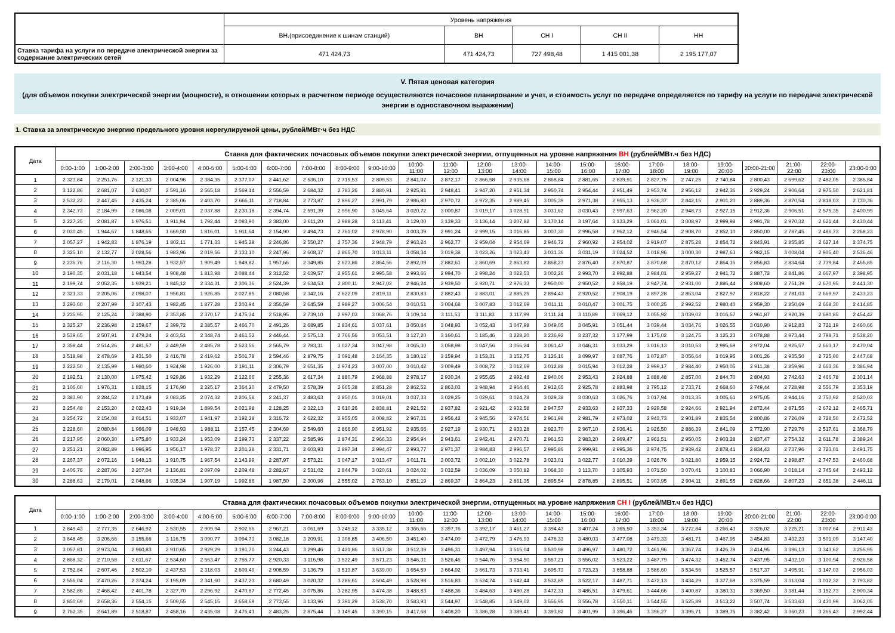| | Уровень напряжения | | | | |
| | ВН.(присоединение к шинам станций) | ВН | СН I | СН II | НН |
| Ставка тарифа на услуги по передаче электрической энергии за содержание электрических сетей | 471 424,73 | 471 424,73 | 727 498,48 | 1 415 001,38 | 2 195 177,07 |
V. Пятая ценовая категория
(для объемов покупки электрической энергии (мощности), в отношении которых в расчетном периоде осуществляются почасовое планирование и учет, и стоимость услуг по передаче определяется по тарифу на услуги по передаче электрической энергии в одноставочном выражении)
1. Ставка за электрическую энергию предельного уровня нерегулируемой цены, рублей/МВт·ч без НДС
| Дата | Ставка для фактических почасовых объемов покупки электрической энергии, отпущенных на уровне напряжения ВН (рублей/МВт.ч без НДС) | | | | | | | | | | | | | | | | | | | | | | | |
| --- | --- | --- | --- | --- | --- | --- | --- | --- | --- | --- | --- | --- | --- | --- | --- | --- | --- | --- | --- | --- | --- | --- | --- | --- |
| | 0:00-1:00 | 1:00-2:00 | 2:00-3:00 | 3:00-4:00 | 4:00-5:00 | 5:00-6:00 | 6:00-7:00 | 7:00-8:00 | 8:00-9:00 | 9:00-10:00 | 10:00- 11:00 | 11:00- 12:00 | 12:00- 13:00 | 13:00- 14:00 | 14:00- 15:00 | 15:00- 16:00 | 16:00- 17:00 | 17:00- 18:00 | 18:00- 19:00 | 19:00- 20:00 | 20:00-21:00 | 21:00- 22:00 | 22:00- 23:00 | 23:00-0:00 |
| 1 | 2 323,84 | 2 251,76 | 2 121,33 | 2 004,96 | 2 384,35 | 2 377,07 | 2 441,62 | 2 536,10 | 2 719,53 | 2 809,53 | 2 841,07 | 2 872,17 | 2 866,58 | 2 935,68 | 2 868,84 | 2 881,65 | 2 839,91 | 2 827,75 | 2 747,25 | 2 740,84 | 2 800,43 | 2 699,62 | 2 482,05 | 2 385,84 |
| 2 | 3 122,86 | 2 681,07 | 2 630,07 | 2 591,16 | 2 565,18 | 2 569,14 | 2 556,59 | 2 684,32 | 2 783,26 | 2 880,91 | 2 925,81 | 2 948,41 | 2 947,20 | 2 951,34 | 2 950,74 | 2 954,44 | 2 951,49 | 2 953,74 | 2 956,12 | 2 942,36 | 2 929,24 | 2 906,64 | 2 975,50 | 2 621,81 |
| 3 | 2 532,22 | 2 447,45 | 2 435,24 | 2 385,06 | 2 403,70 | 2 666,11 | 2 718,84 | 2 773,87 | 2 896,27 | 2 991,79 | 2 986,80 | 2 970,72 | 2 972,35 | 2 989,45 | 3 005,39 | 2 971,38 | 2 955,13 | 2 936,37 | 2 842,15 | 2 901,20 | 2 889,36 | 2 870,54 | 2 818,03 | 2 730,36 |
| 4 | 2 342,73 | 2 184,99 | 2 086,08 | 2 009,01 | 2 037,88 | 2 230,18 | 2 394,74 | 2 591,39 | 2 996,90 | 3 045,64 | 3 020,72 | 3 000,87 | 3 019,17 | 3 028,91 | 3 031,62 | 3 030,43 | 2 997,63 | 2 962,20 | 2 948,73 | 2 927,15 | 2 912,36 | 2 906,51 | 2 575,35 | 2 400,99 |
| 5 | 2 227,25 | 2 081,87 | 1 976,51 | 1 911,94 | 1 792,44 | 2 083,90 | 2 383,00 | 2 611,20 | 2 988,28 | 3 113,41 | 3 129,00 | 3 139,33 | 3 136,14 | 3 207,82 | 3 170,14 | 3 197,64 | 3 133,29 | 3 061,01 | 3 008,97 | 2 999,98 | 2 991,78 | 2 970,32 | 2 621,44 | 2 430,44 |
| 6 | 2 030,45 | 1 944,67 | 1 848,65 | 1 669,50 | 1 816,01 | 1 911,64 | 2 154,90 | 2 494,73 | 2 761,02 | 2 978,90 | 3 003,39 | 2 991,24 | 2 999,15 | 3 016,85 | 3 007,30 | 2 996,58 | 2 962,12 | 2 946,54 | 2 908,70 | 2 852,10 | 2 850,00 | 2 787,45 | 2 486,73 | 2 268,23 |
| 7 | 2 057,27 | 1 942,83 | 1 876,19 | 1 802,11 | 1 771,33 | 1 945,28 | 2 246,86 | 2 550,27 | 2 757,36 | 2 948,79 | 2 963,24 | 2 962,77 | 2 959,04 | 2 954,69 | 2 946,72 | 2 960,92 | 2 954,02 | 2 919,07 | 2 875,28 | 2 854,72 | 2 843,91 | 2 855,85 | 2 627,14 | 2 374,75 |
| 8 | 2 325,10 | 2 132,77 | 2 028,56 | 1 983,96 | 2 019,56 | 2 133,10 | 2 247,96 | 2 608,37 | 2 865,70 | 3 013,11 | 3 058,34 | 3 019,38 | 3 023,26 | 3 023,43 | 3 031,36 | 3 031,19 | 3 024,52 | 3 018,96 | 3 000,30 | 2 987,63 | 2 982,15 | 3 008,04 | 2 905,40 | 2 536,46 |
| 9 | 2 236,76 | 2 116,30 | 1 993,28 | 1 932,57 | 1 909,49 | 1 949,82 | 1 957,66 | 2 349,85 | 2 623,86 | 2 864,56 | 2 892,09 | 2 882,61 | 2 860,69 | 2 863,82 | 2 868,23 | 2 876,40 | 2 870,87 | 2 870,68 | 2 870,12 | 2 864,16 | 2 856,83 | 2 834,64 | 2 739,84 | 2 466,85 |
| 10 | 2 190,35 | 2 031,18 | 1 943,54 | 1 908,48 | 1 813,98 | 2 088,44 | 2 312,52 | 2 639,57 | 2 955,61 | 2 995,58 | 2 993,66 | 2 994,70 | 2 998,24 | 3 022,53 | 3 002,26 | 2 993,70 | 2 992,88 | 2 984,01 | 2 959,27 | 2 941,72 | 2 887,72 | 2 841,86 | 2 667,97 | 2 398,95 |
| 11 | 2 199,74 | 2 052,35 | 1 939,21 | 1 845,12 | 2 334,31 | 2 306,36 | 2 524,39 | 2 634,53 | 2 800,11 | 2 947,02 | 2 946,24 | 2 939,50 | 2 920,71 | 2 976,33 | 2 950,00 | 2 950,52 | 2 958,19 | 2 947,74 | 2 931,00 | 2 886,44 | 2 808,60 | 2 751,39 | 2 670,95 | 2 441,30 |
| 12 | 2 321,33 | 2 205,06 | 2 098,07 | 1 956,81 | 1 926,85 | 2 027,85 | 2 080,58 | 2 342,16 | 2 622,09 | 2 819,11 | 2 830,83 | 2 882,43 | 2 883,01 | 2 885,25 | 2 894,43 | 2 920,52 | 2 908,19 | 2 897,28 | 2 863,04 | 2 827,97 | 2 818,22 | 2 781,03 | 2 669,97 | 2 433,23 |
| 13 | 2 293,60 | 2 207,99 | 2 107,43 | 1 982,45 | 1 877,28 | 2 203,94 | 2 356,59 | 2 645,59 | 2 989,27 | 3 006,54 | 3 010,51 | 3 004,68 | 3 007,83 | 3 012,69 | 3 011,11 | 3 010,47 | 3 001,75 | 3 000,25 | 2 992,52 | 2 980,40 | 2 959,30 | 2 850,69 | 2 668,30 | 2 414,85 |
| 14 | 2 235,95 | 2 125,24 | 2 388,90 | 2 353,85 | 2 370,17 | 2 475,34 | 2 518,95 | 2 739,10 | 2 997,03 | 3 068,76 | 3 109,14 | 3 111,53 | 3 111,83 | 3 117,99 | 3 111,24 | 3 110,89 | 3 069,12 | 3 055,92 | 3 039,02 | 3 016,57 | 2 961,87 | 2 920,39 | 2 690,85 | 2 454,42 |
| 15 | 2 325,27 | 2 236,98 | 2 159,67 | 2 399,72 | 2 385,57 | 2 466,70 | 2 491,26 | 2 689,85 | 2 834,61 | 3 037,61 | 3 050,84 | 3 048,93 | 3 052,43 | 3 047,98 | 3 049,05 | 3 045,91 | 3 051,44 | 3 039,44 | 3 034,76 | 3 026,55 | 3 010,90 | 2 912,83 | 2 721,19 | 2 460,66 |
| 16 | 2 539,65 | 2 507,91 | 2 479,24 | 2 403,51 | 2 348,74 | 2 461,52 | 2 446,44 | 2 575,13 | 2 766,56 | 3 053,51 | 3 127,20 | 3 160,61 | 3 185,46 | 3 228,20 | 3 236,92 | 3 237,32 | 3 177,99 | 3 175,02 | 3 124,75 | 3 125,23 | 3 078,88 | 2 973,44 | 2 798,71 | 2 538,20 |
| 17 | 2 358,44 | 2 514,26 | 2 481,57 | 2 449,59 | 2 485,78 | 2 523,56 | 2 565,79 | 2 783,31 | 3 027,34 | 3 047,98 | 3 065,30 | 3 058,98 | 3 047,56 | 3 056,24 | 3 061,47 | 3 046,31 | 3 033,29 | 3 016,13 | 3 010,53 | 2 995,69 | 2 972,04 | 2 925,57 | 2 663,17 | 2 470,04 |
| 18 | 2 518,98 | 2 478,69 | 2 431,50 | 2 416,78 | 2 419,62 | 2 501,78 | 2 594,46 | 2 879,75 | 3 091,48 | 3 164,35 | 3 180,12 | 3 159,94 | 3 153,31 | 3 152,75 | 3 126,16 | 3 099,97 | 3 087,76 | 3 072,87 | 3 056,64 | 3 019,95 | 3 001,26 | 2 935,50 | 2 725,00 | 2 447,68 |
| 19 | 2 222,50 | 2 135,99 | 1 980,60 | 1 924,98 | 1 926,00 | 2 191,11 | 2 306,79 | 2 651,35 | 2 974,23 | 3 007,00 | 3 010,42 | 3 009,49 | 3 008,72 | 3 012,69 | 3 012,88 | 3 015,94 | 3 012,28 | 2 999,17 | 2 984,40 | 2 950,05 | 2 911,38 | 2 859,96 | 2 663,36 | 2 386,94 |
| 20 | 2 192,51 | 2 130,00 | 1 975,42 | 1 929,86 | 1 932,29 | 2 122,66 | 2 255,36 | 2 617,34 | 2 880,79 | 2 968,88 | 2 978,17 | 2 930,34 | 2 955,65 | 2 992,48 | 2 940,06 | 2 953,43 | 2 924,88 | 2 888,48 | 2 857,00 | 2 844,70 | 2 804,93 | 2 742,63 | 2 466,78 | 2 301,14 |
| 21 | 2 106,60 | 1 976,31 | 1 828,15 | 2 176,90 | 2 225,17 | 2 364,20 | 2 479,50 | 2 578,39 | 2 665,38 | 2 851,28 | 2 862,52 | 2 863,03 | 2 948,94 | 2 964,46 | 2 912,65 | 2 925,78 | 2 883,98 | 2 795,12 | 2 733,71 | 2 668,60 | 2 749,44 | 2 728,98 | 2 556,79 | 2 353,19 |
| 22 | 2 383,90 | 2 284,52 | 2 173,49 | 2 083,25 | 2 074,32 | 2 206,58 | 2 241,37 | 2 483,63 | 2 850,01 | 3 019,01 | 3 037,33 | 3 029,25 | 3 029,61 | 3 024,78 | 3 029,38 | 3 030,63 | 3 026,76 | 3 017,94 | 3 013,35 | 3 005,61 | 2 975,05 | 2 944,16 | 2 750,92 | 2 520,03 |
| 23 | 2 254,48 | 2 153,20 | 2 022,43 | 1 919,34 | 1 899,54 | 2 021,98 | 2 128,25 | 2 322,13 | 2 610,26 | 2 838,81 | 2 921,52 | 2 937,82 | 2 921,42 | 2 932,58 | 2 947,57 | 2 933,63 | 2 937,33 | 2 929,58 | 2 924,66 | 2 921,94 | 2 872,44 | 2 871,55 | 2 672,12 | 2 465,71 |
| 24 | 2 254,72 | 2 154,08 | 2 014,51 | 1 933,07 | 1 941,97 | 2 192,28 | 2 316,72 | 2 622,32 | 2 955,05 | 3 008,82 | 2 967,31 | 2 956,42 | 2 945,56 | 2 974,51 | 2 961,98 | 2 981,79 | 2 973,02 | 2 943,73 | 2 901,89 | 2 835,54 | 2 800,86 | 2 726,09 | 2 728,50 | 2 472,52 |
| 25 | 2 228,60 | 2 080,84 | 1 966,09 | 1 948,93 | 1 988,11 | 2 157,45 | 2 304,69 | 2 549,60 | 2 866,90 | 2 951,92 | 2 935,66 | 2 927,19 | 2 930,71 | 2 933,28 | 2 923,70 | 2 967,10 | 2 936,41 | 2 926,50 | 2 886,39 | 2 841,09 | 2 772,90 | 2 729,76 | 2 517,61 | 2 368,79 |
| 26 | 2 217,95 | 2 060,30 | 1 975,80 | 1 933,24 | 1 953,09 | 2 199,73 | 2 337,22 | 2 585,96 | 2 874,31 | 2 966,33 | 2 954,94 | 2 943,61 | 2 942,41 | 2 970,71 | 2 961,53 | 2 983,20 | 2 969,47 | 2 961,51 | 2 950,05 | 2 903,28 | 2 837,47 | 2 754,32 | 2 611,78 | 2 389,24 |
| 27 | 2 251,21 | 2 082,89 | 1 996,95 | 1 956,17 | 1 978,37 | 2 201,28 | 2 331,71 | 2 603,93 | 2 897,34 | 2 994,47 | 2 993,77 | 2 971,37 | 2 984,83 | 2 996,57 | 2 995,86 | 2 999,91 | 2 995,36 | 2 974,75 | 2 939,42 | 2 878,41 | 2 834,43 | 2 737,96 | 2 723,01 | 2 491,75 |
| 28 | 2 267,37 | 2 072,16 | 1 948,13 | 1 910,75 | 1 967,54 | 2 143,99 | 2 287,97 | 2 573,21 | 3 047,17 | 3 013,47 | 3 011,71 | 3 003,72 | 3 002,10 | 3 022,78 | 3 023,01 | 3 022,77 | 3 010,39 | 3 026,76 | 3 021,80 | 2 959,15 | 2 924,72 | 2 898,87 | 2 747,53 | 2 460,68 |
| 29 | 2 406,76 | 2 287,06 | 2 207,04 | 2 136,81 | 2 097,09 | 2 209,48 | 2 282,67 | 2 531,02 | 2 844,79 | 3 020,61 | 3 024,02 | 3 032,59 | 3 036,09 | 3 050,82 | 3 068,30 | 3 113,70 | 3 105,93 | 3 071,50 | 3 070,41 | 3 100,83 | 3 066,90 | 3 018,14 | 2 745,64 | 2 493,12 |
| 30 | 2 288,63 | 2 179,01 | 2 048,66 | 1 935,34 | 1 907,19 | 1 992,86 | 1 987,50 | 2 300,96 | 2 555,02 | 2 763,10 | 2 851,19 | 2 869,37 | 2 864,23 | 2 861,35 | 2 895,54 | 2 878,85 | 2 895,51 | 2 903,95 | 2 904,11 | 2 891,55 | 2 828,66 | 2 807,23 | 2 651,38 | 2 446,11 |
| Дата | Ставка для фактических почасовых объемов покупки электрической энергии, отпущенных на уровне напряжения СН I (рублей/МВт.ч без НДС) | | | | | | | | | | | | | | | | | | | | | | | |
| --- | --- | --- | --- | --- | --- | --- | --- | --- | --- | --- | --- | --- | --- | --- | --- | --- | --- | --- | --- | --- | --- | --- | --- | --- |
| | 0:00-1:00 | 1:00-2:00 | 2:00-3:00 | 3:00-4:00 | 4:00-5:00 | 5:00-6:00 | 6:00-7:00 | 7:00-8:00 | 8:00-9:00 | 9:00-10:00 | 10:00- 11:00 | 11:00- 12:00 | 12:00- 13:00 | 13:00- 14:00 | 14:00- 15:00 | 15:00- 16:00 | 16:00- 17:00 | 17:00- 18:00 | 18:00- 19:00 | 19:00- 20:00 | 20:00-21:00 | 21:00- 22:00 | 22:00- 23:00 | 23:00-0:00 |
| 1 | 2 849,43 | 2 777,35 | 2 646,92 | 2 530,55 | 2 909,94 | 2 902,66 | 2 967,21 | 3 061,69 | 3 245,12 | 3 335,12 | 3 366,66 | 3 397,76 | 3 392,17 | 3 461,27 | 3 394,43 | 3 407,24 | 3 365,50 | 3 353,34 | 3 272,84 | 3 266,43 | 3 326,02 | 3 225,21 | 3 007,64 | 2 911,43 |
| 2 | 3 648,45 | 3 206,66 | 3 155,66 | 3 116,75 | 3 090,77 | 3 094,73 | 3 082,18 | 3 209,91 | 3 308,85 | 3 406,50 | 3 451,40 | 3 474,00 | 3 472,79 | 3 476,93 | 3 476,33 | 3 480,03 | 3 477,08 | 3 479,33 | 3 481,71 | 3 467,95 | 3 454,83 | 3 432,23 | 3 501,09 | 3 147,40 |
| 3 | 3 057,81 | 2 973,04 | 2 960,83 | 2 910,65 | 2 929,29 | 3 191,70 | 3 244,43 | 3 299,46 | 3 421,86 | 3 517,38 | 3 512,39 | 3 496,31 | 3 497,94 | 3 515,04 | 3 530,98 | 3 496,97 | 3 480,72 | 3 461,96 | 3 367,74 | 3 426,79 | 3 414,95 | 3 396,13 | 3 343,62 | 3 255,95 |
| 4 | 2 868,32 | 2 710,58 | 2 611,67 | 2 534,60 | 2 563,47 | 2 755,77 | 2 920,33 | 3 116,98 | 3 522,49 | 3 571,23 | 3 546,31 | 3 526,46 | 3 544,76 | 3 554,50 | 3 557,21 | 3 556,02 | 3 523,22 | 3 487,79 | 3 474,32 | 3 452,74 | 3 437,95 | 3 432,10 | 3 100,94 | 2 926,58 |
| 5 | 2 752,84 | 2 607,46 | 2 502,10 | 2 437,53 | 2 318,03 | 2 609,49 | 2 908,59 | 3 136,79 | 3 513,87 | 3 639,00 | 3 654,59 | 3 664,92 | 3 661,73 | 3 733,41 | 3 695,73 | 3 723,23 | 3 658,88 | 3 586,60 | 3 534,56 | 3 525,57 | 3 517,37 | 3 495,91 | 3 147,03 | 2 956,03 |
| 6 | 2 556,04 | 2 470,26 | 2 374,24 | 2 195,09 | 2 341,60 | 2 437,23 | 2 680,49 | 3 020,32 | 3 286,61 | 3 504,49 | 3 528,98 | 3 516,83 | 3 524,74 | 3 542,44 | 3 532,89 | 3 522,17 | 3 487,71 | 3 472,13 | 3 434,29 | 3 377,69 | 3 375,59 | 3 313,04 | 3 012,32 | 2 793,82 |
| 7 | 2 582,86 | 2 468,42 | 2 401,78 | 2 327,70 | 2 296,92 | 2 470,87 | 2 772,45 | 3 075,86 | 3 282,95 | 3 474,38 | 3 488,83 | 3 488,36 | 3 484,63 | 3 480,28 | 3 472,31 | 3 486,51 | 3 479,61 | 3 444,66 | 3 400,87 | 3 380,31 | 3 369,50 | 3 381,44 | 3 152,73 | 2 900,34 |
| 8 | 2 850,69 | 2 658,36 | 2 554,15 | 2 509,55 | 2 545,15 | 2 658,69 | 2 773,55 | 3 133,96 | 3 391,29 | 3 538,70 | 3 583,93 | 3 544,97 | 3 548,85 | 3 549,02 | 3 556,95 | 3 556,78 | 3 550,11 | 3 544,55 | 3 525,89 | 3 513,22 | 3 507,74 | 3 533,63 | 3 430,99 | 3 062,05 |
| 9 | 2 762,35 | 2 641,89 | 2 518,87 | 2 458,16 | 2 435,08 | 2 475,41 | 2 483,25 | 2 875,44 | 3 149,45 | 3 390,15 | 3 417,68 | 3 408,20 | 3 386,28 | 3 389,41 | 3 393,82 | 3 401,99 | 3 396,46 | 3 396,27 | 3 395,71 | 3 389,75 | 3 382,42 | 3 360,23 | 3 265,43 | 2 992,44 |